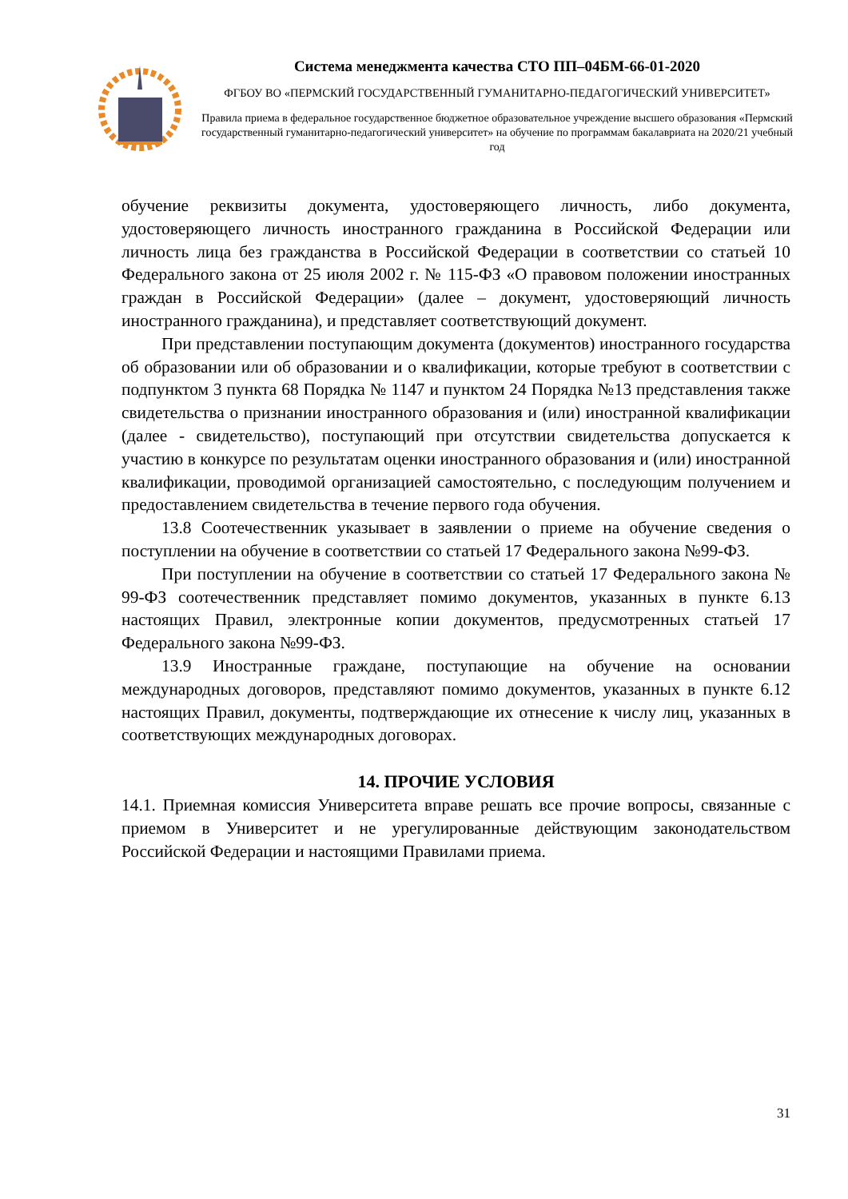Система менеджмента качества СТО ПП–04БМ-66-01-2020
ФГБОУ ВО «ПЕРМСКИЙ ГОСУДАРСТВЕННЫЙ ГУМАНИТАРНО-ПЕДАГОГИЧЕСКИЙ УНИВЕРСИТЕТ»
Правила приема в федеральное государственное бюджетное образовательное учреждение высшего образования «Пермский государственный гуманитарно-педагогический университет» на обучение по программам бакалавриата на 2020/21 учебный год
обучение реквизиты документа, удостоверяющего личность, либо документа, удостоверяющего личность иностранного гражданина в Российской Федерации или личность лица без гражданства в Российской Федерации в соответствии со статьей 10 Федерального закона от 25 июля 2002 г. № 115-ФЗ «О правовом положении иностранных граждан в Российской Федерации» (далее – документ, удостоверяющий личность иностранного гражданина), и представляет соответствующий документ.
При представлении поступающим документа (документов) иностранного государства об образовании или об образовании и о квалификации, которые требуют в соответствии с подпунктом 3 пункта 68 Порядка № 1147 и пунктом 24 Порядка №13 представления также свидетельства о признании иностранного образования и (или) иностранной квалификации (далее - свидетельство), поступающий при отсутствии свидетельства допускается к участию в конкурсе по результатам оценки иностранного образования и (или) иностранной квалификации, проводимой организацией самостоятельно, с последующим получением и предоставлением свидетельства в течение первого года обучения.
13.8 Соотечественник указывает в заявлении о приеме на обучение сведения о поступлении на обучение в соответствии со статьей 17 Федерального закона №99-ФЗ.
При поступлении на обучение в соответствии со статьей 17 Федерального закона № 99-ФЗ соотечественник представляет помимо документов, указанных в пункте 6.13 настоящих Правил, электронные копии документов, предусмотренных статьей 17 Федерального закона №99-ФЗ.
13.9 Иностранные граждане, поступающие на обучение на основании международных договоров, представляют помимо документов, указанных в пункте 6.12 настоящих Правил, документы, подтверждающие их отнесение к числу лиц, указанных в соответствующих международных договорах.
14. ПРОЧИЕ УСЛОВИЯ
14.1. Приемная комиссия Университета вправе решать все прочие вопросы, связанные с приемом в Университет и не урегулированные действующим законодательством Российской Федерации и настоящими Правилами приема.
31